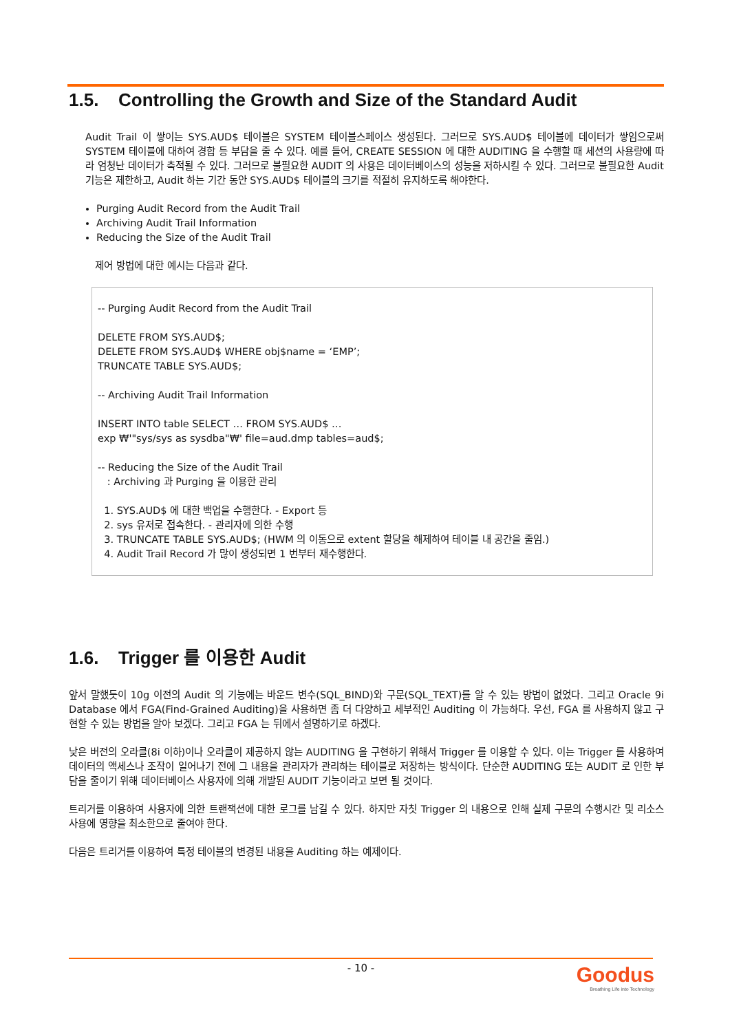1.5. Controlling the Growth and Size of the Standard Audit
Audit Trail 이 쌓이는 SYS.AUD$ 테이블은 SYSTEM 테이블스페이스 생성된다. 그러므로 SYS.AUD$ 테이블에 데이터가 쌓임으로써 SYSTEM 테이블에 대하여 경합 등 부담을 줄 수 있다. 예를 들어, CREATE SESSION 에 대한 AUDITING 을 수행할 때 세션의 사용량에 따라 엄청난 데이터가 축적될 수 있다. 그러므로 불필요한 AUDIT 의 사용은 데이터베이스의 성능을 저하시킬 수 있다. 그러므로 불필요한 Audit 기능은 제한하고, Audit 하는 기간 동안 SYS.AUD$ 테이블의 크기를 적절히 유지하도록 해야한다.
Purging Audit Record from the Audit Trail
Archiving Audit Trail Information
Reducing the Size of the Audit Trail
제어 방법에 대한 예시는 다음과 같다.
-- Purging Audit Record from the Audit Trail
DELETE FROM SYS.AUD$;
DELETE FROM SYS.AUD$ WHERE obj$name = ‘EMP’;
TRUNCATE TABLE SYS.AUD$;
-- Archiving Audit Trail Information
INSERT INTO table SELECT … FROM SYS.AUD$ …
exp ₩'"sys/sys as sysdba"₩' file=aud.dmp tables=aud$;
-- Reducing the Size of the Audit Trail
: Archiving 과 Purging 을 이용한 관리
1. SYS.AUD$ 에 대한 백업을 수행한다. - Export 등
2. sys 유저로 접속한다. - 관리자에 의한 수행
3. TRUNCATE TABLE SYS.AUD$; (HWM 의 이동으로 extent 할당을 해제하여 테이블 내 공간을 줄임.)
4. Audit Trail Record 가 많이 생성되면 1 번부터 재수행한다.
1.6. Trigger 를 이용한 Audit
앞서 말했듯이 10g 이전의 Audit 의 기능에는 바운드 변수(SQL_BIND)와 구문(SQL_TEXT)를 알 수 있는 방법이 없었다. 그리고 Oracle 9i Database 에서 FGA(Find-Grained Auditing)을 사용하면 좀 더 다양하고 세부적인 Auditing 이 가능하다. 우선, FGA 를 사용하지 않고 구현할 수 있는 방법을 알아 보겠다. 그리고 FGA 는 뒤에서 설명하기로 하겠다.
낮은 버전의 오라클(8i 이하)이나 오라클이 제공하지 않는 AUDITING 을 구현하기 위해서 Trigger 를 이용할 수 있다. 이는 Trigger 를 사용하여 데이터의 액세스나 조작이 일어나기 전에 그 내용을 관리자가 관리하는 테이블로 저장하는 방식이다. 단순한 AUDITING 또는 AUDIT 로 인한 부담을 줄이기 위해 데이터베이스 사용자에 의해 개발된 AUDIT 기능이라고 보면 될 것이다.
트리거를 이용하여 사용자에 의한 트랜잭션에 대한 로그를 남길 수 있다. 하지만 자칫 Trigger 의 내용으로 인해 실제 구문의 수행시간 및 리소스 사용에 영향을 최소한으로 줄여야 한다.
다음은 트리거를 이용하여 특정 테이블의 변경된 내용을 Auditing 하는 예제이다.
- 10 -
Goodus
Breathing Life into Technology